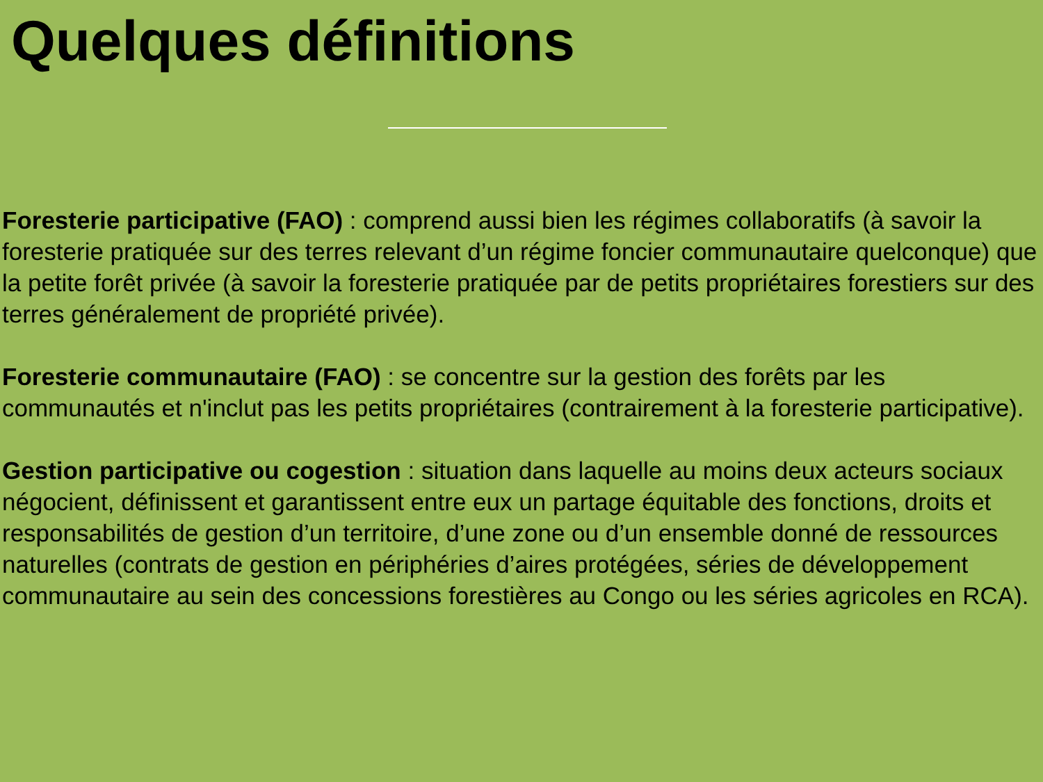Quelques définitions
Foresterie participative (FAO) : comprend aussi bien les régimes collaboratifs (à savoir la foresterie pratiquée sur des terres relevant d’un régime foncier communautaire quelconque) que la petite forêt privée (à savoir la foresterie pratiquée par de petits propriétaires forestiers sur des terres généralement de propriété privée).
Foresterie communautaire (FAO) : se concentre sur la gestion des forêts par les communautés et n'inclut pas les petits propriétaires (contrairement à la foresterie participative).
Gestion participative ou cogestion : situation dans laquelle au moins deux acteurs sociaux négocient, définissent et garantissent entre eux un partage équitable des fonctions, droits et responsabilités de gestion d’un territoire, d’une zone ou d’un ensemble donné de ressources naturelles (contrats de gestion en périphéries d’aires protégées, séries de développement communautaire au sein des concessions forestières au Congo ou les séries agricoles en RCA).